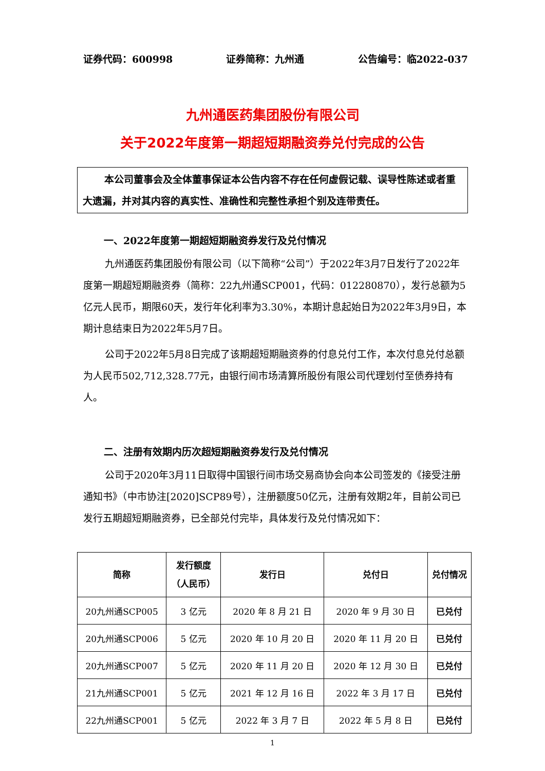证券代码：600998 证券简称：九州通 公告编号：临2022-037
九州通医药集团股份有限公司
关于2022年度第一期超短期融资券兑付完成的公告
本公司董事会及全体董事保证本公告内容不存在任何虚假记载、误导性陈述或者重大遗漏，并对其内容的真实性、准确性和完整性承担个别及连带责任。
一、2022年度第一期超短期融资券发行及兑付情况
九州通医药集团股份有限公司（以下简称“公司”）于2022年3月7日发行了2022年度第一期超短期融资券（简称：22九州通SCP001，代码：012280870），发行总额为5亿元人民币，期限60天，发行年化利率为3.30%，本期计息起始日为2022年3月9日，本期计息结束日为2022年5月7日。
公司于2022年5月8日完成了该期超短期融资券的付息兑付工作，本次付息兑付总额为人民币502,712,328.77元，由银行间市场清算所股份有限公司代理划付至债券持有人。
二、注册有效期内历次超短期融资券发行及兑付情况
公司于2020年3月11日取得中国银行间市场交易商协会向本公司签发的《接受注册通知书》（中市协注[2020]SCP89号），注册额度50亿元，注册有效期2年，目前公司已发行五期超短期融资券，已全部兑付完毕，具体发行及兑付情况如下：
| 简称 | 发行额度 （人民币） | 发行日 | 兑付日 | 兑付情况 |
| --- | --- | --- | --- | --- |
| 20九州通SCP005 | 3 亿元 | 2020 年 8 月 21 日 | 2020 年 9 月 30 日 | 已兑付 |
| 20九州通SCP006 | 5 亿元 | 2020 年 10 月 20 日 | 2020 年 11 月 20 日 | 已兑付 |
| 20九州通SCP007 | 5 亿元 | 2020 年 11 月 20 日 | 2020 年 12 月 30 日 | 已兑付 |
| 21九州通SCP001 | 5 亿元 | 2021 年 12 月 16 日 | 2022 年 3 月 17 日 | 已兑付 |
| 22九州通SCP001 | 5 亿元 | 2022 年 3 月 7 日 | 2022 年 5 月 8 日 | 已兑付 |
1